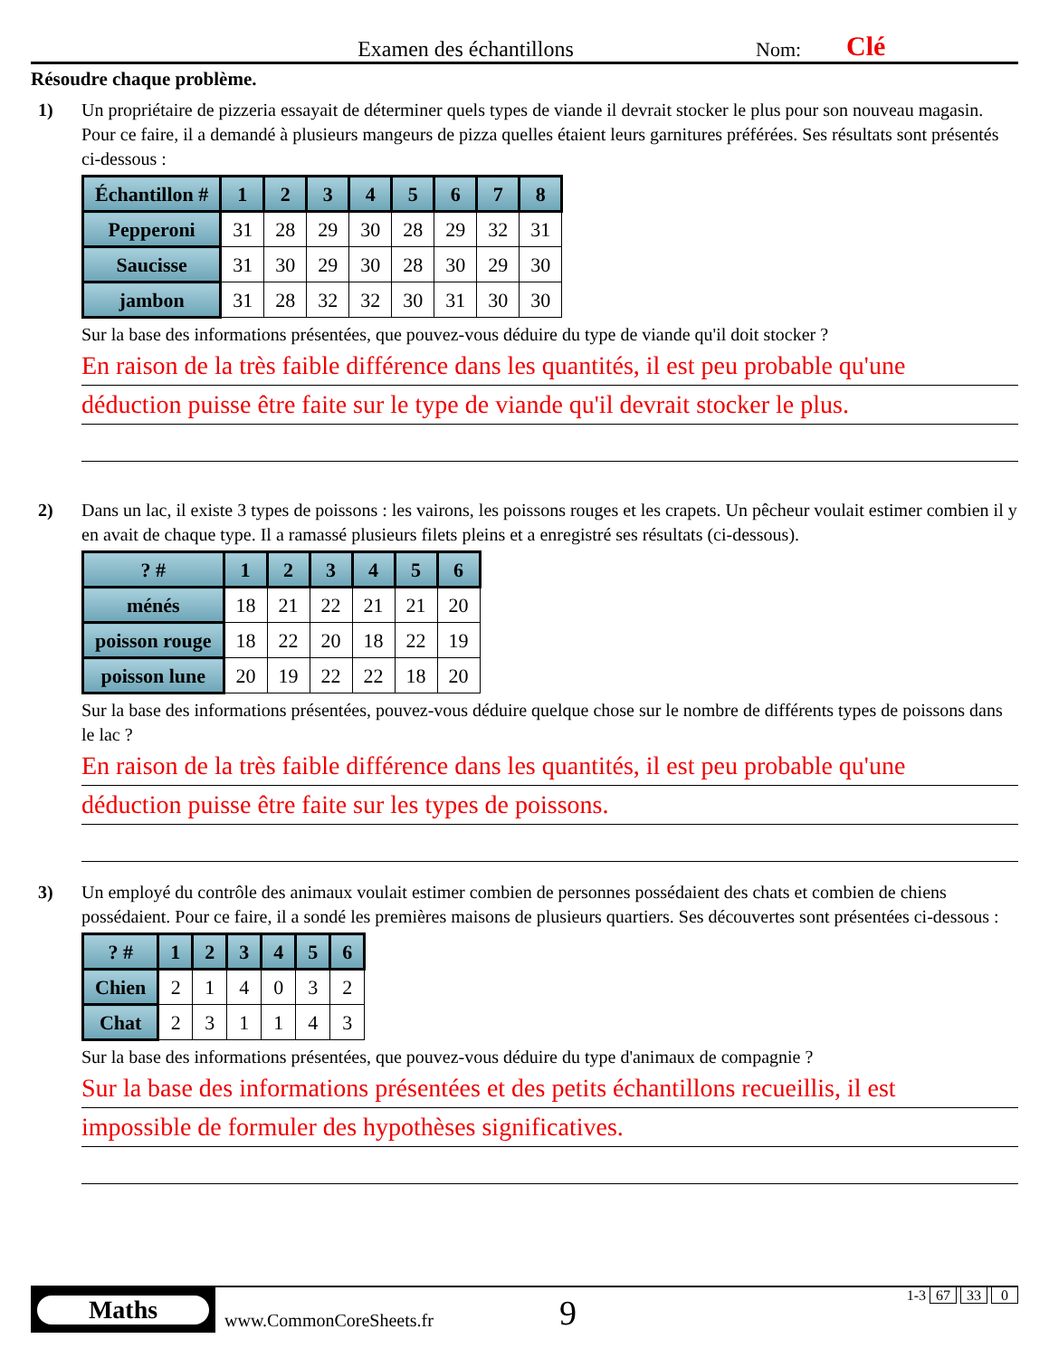Examen des échantillons
Nom:
Clé
Résoudre chaque problème.
1) Un propriétaire de pizzeria essayait de déterminer quels types de viande il devrait stocker le plus pour son nouveau magasin. Pour ce faire, il a demandé à plusieurs mangeurs de pizza quelles étaient leurs garnitures préférées. Ses résultats sont présentés ci-dessous :
| Échantillon # | 1 | 2 | 3 | 4 | 5 | 6 | 7 | 8 |
| --- | --- | --- | --- | --- | --- | --- | --- | --- |
| Pepperoni | 31 | 28 | 29 | 30 | 28 | 29 | 32 | 31 |
| Saucisse | 31 | 30 | 29 | 30 | 28 | 30 | 29 | 30 |
| jambon | 31 | 28 | 32 | 32 | 30 | 31 | 30 | 30 |
Sur la base des informations présentées, que pouvez-vous déduire du type de viande qu'il doit stocker ?
En raison de la très faible différence dans les quantités, il est peu probable qu'une
déduction puisse être faite sur le type de viande qu'il devrait stocker le plus.
2) Dans un lac, il existe 3 types de poissons : les vairons, les poissons rouges et les crapets. Un pêcheur voulait estimer combien il y en avait de chaque type. Il a ramassé plusieurs filets pleins et a enregistré ses résultats (ci-dessous).
| ? # | 1 | 2 | 3 | 4 | 5 | 6 |
| --- | --- | --- | --- | --- | --- | --- |
| ménés | 18 | 21 | 22 | 21 | 21 | 20 |
| poisson rouge | 18 | 22 | 20 | 18 | 22 | 19 |
| poisson lune | 20 | 19 | 22 | 22 | 18 | 20 |
Sur la base des informations présentées, pouvez-vous déduire quelque chose sur le nombre de différents types de poissons dans le lac ?
En raison de la très faible différence dans les quantités, il est peu probable qu'une
déduction puisse être faite sur les types de poissons.
3) Un employé du contrôle des animaux voulait estimer combien de personnes possédaient des chats et combien de chiens possédaient. Pour ce faire, il a sondé les premières maisons de plusieurs quartiers. Ses découvertes sont présentées ci-dessous :
| ? # | 1 | 2 | 3 | 4 | 5 | 6 |
| --- | --- | --- | --- | --- | --- | --- |
| Chien | 2 | 1 | 4 | 0 | 3 | 2 |
| Chat | 2 | 3 | 1 | 1 | 4 | 3 |
Sur la base des informations présentées, que pouvez-vous déduire du type d'animaux de compagnie ?
Sur la base des informations présentées et des petits échantillons recueillis, il est
impossible de formuler des hypothèses significatives.
Maths
www.CommonCoreSheets.fr
9
1-3 67 33 0